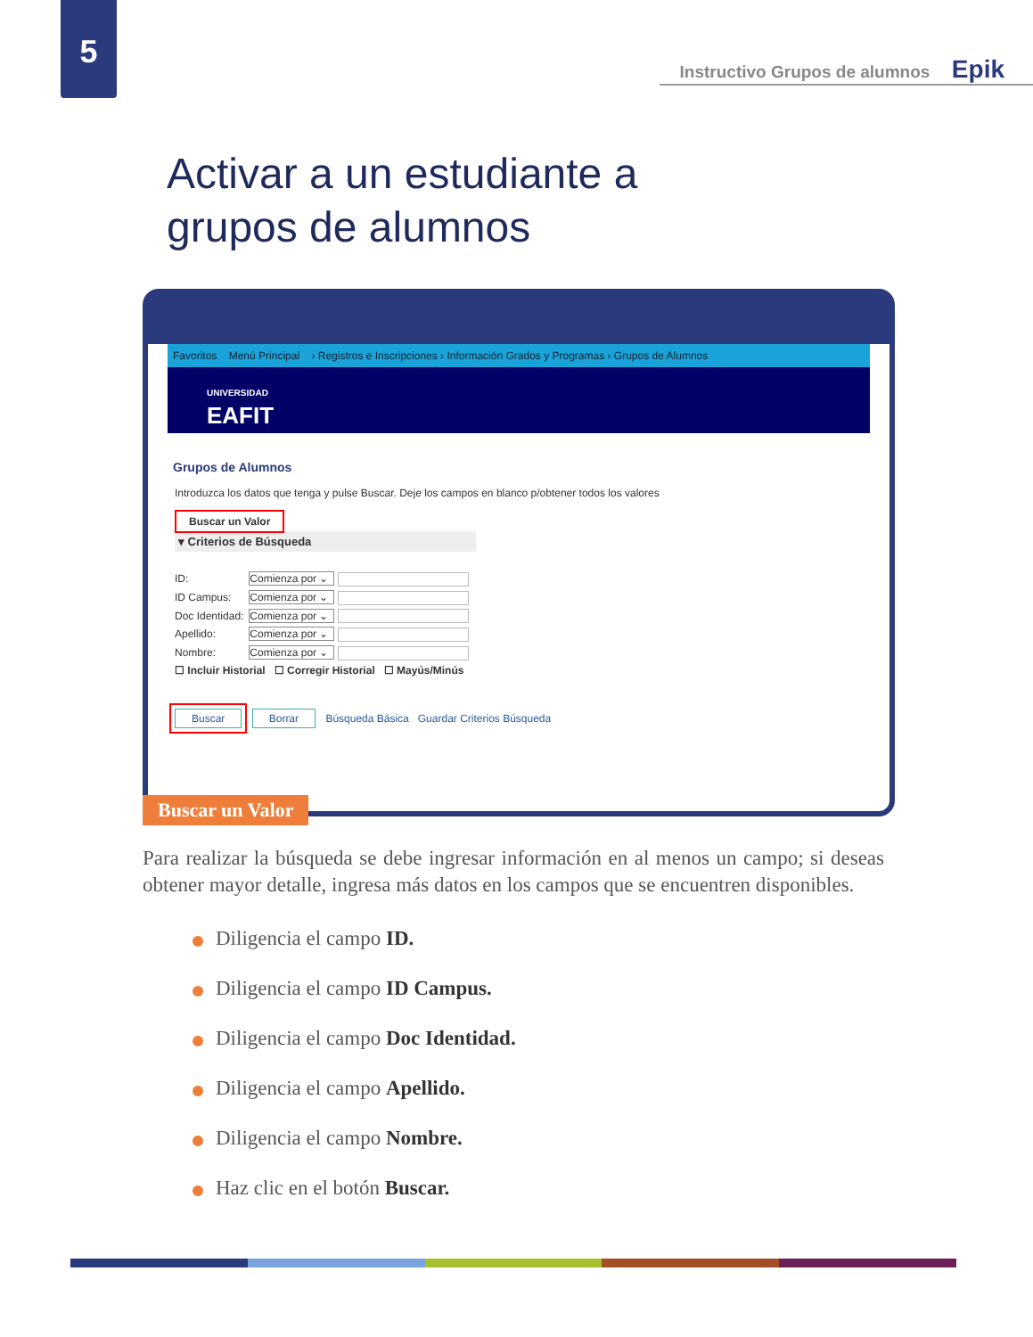5
Instructivo Grupos de alumnos Epik
Activar a un estudiante a
grupos de alumnos
Favoritos Menú Principal › Registros e Inscripciones › Información Grados y Programas › Grupos de Alumnos
UNIVERSIDAD
EAFIT
Grupos de Alumnos
Introduzca los datos que tenga y pulse Buscar. Deje los campos en blanco p/obtener todos los valores
Buscar un Valor
▾ Criterios de Búsqueda
ID: Comienza por ⌄
ID Campus: Comienza por ⌄
Doc Identidad: Comienza por ⌄
Apellido: Comienza por ⌄
Nombre: Comienza por ⌄
☐ Incluir Historial ☐ Corregir Historial ☐ Mayús/Minús
Buscar Borrar Búsqueda Básica Guardar Criterios Búsqueda
Buscar un Valor
Para realizar la búsqueda se debe ingresar información en al menos un campo; si deseas obtener mayor detalle, ingresa más datos en los campos que se encuentren disponibles.
Diligencia el campo ID.
Diligencia el campo ID Campus.
Diligencia el campo Doc Identidad.
Diligencia el campo Apellido.
Diligencia el campo Nombre.
Haz clic en el botón Buscar.